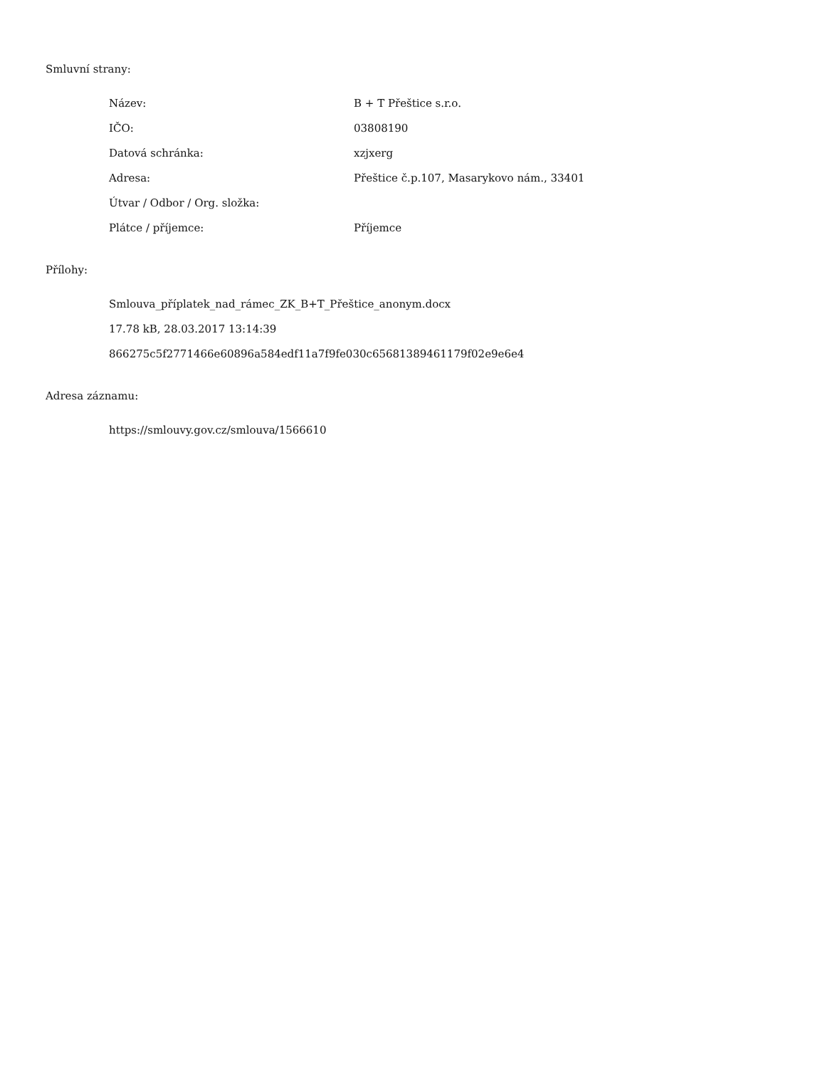Smluvní strany:
| Název: | B + T Přeštice s.r.o. |
| IČO: | 03808190 |
| Datová schránka: | xzjxerg |
| Adresa: | Přeštice č.p.107, Masarykovo nám., 33401 |
| Útvar / Odbor / Org. složka: | |
| Plátce / příjemce: | Příjemce |
Přílohy:
Smlouva_příplatek_nad_rámec_ZK_B+T_Přeštice_anonym.docx
17.78 kB, 28.03.2017 13:14:39
866275c5f2771466e60896a584edf11a7f9fe030c65681389461179f02e9e6e4
Adresa záznamu:
https://smlouvy.gov.cz/smlouva/1566610